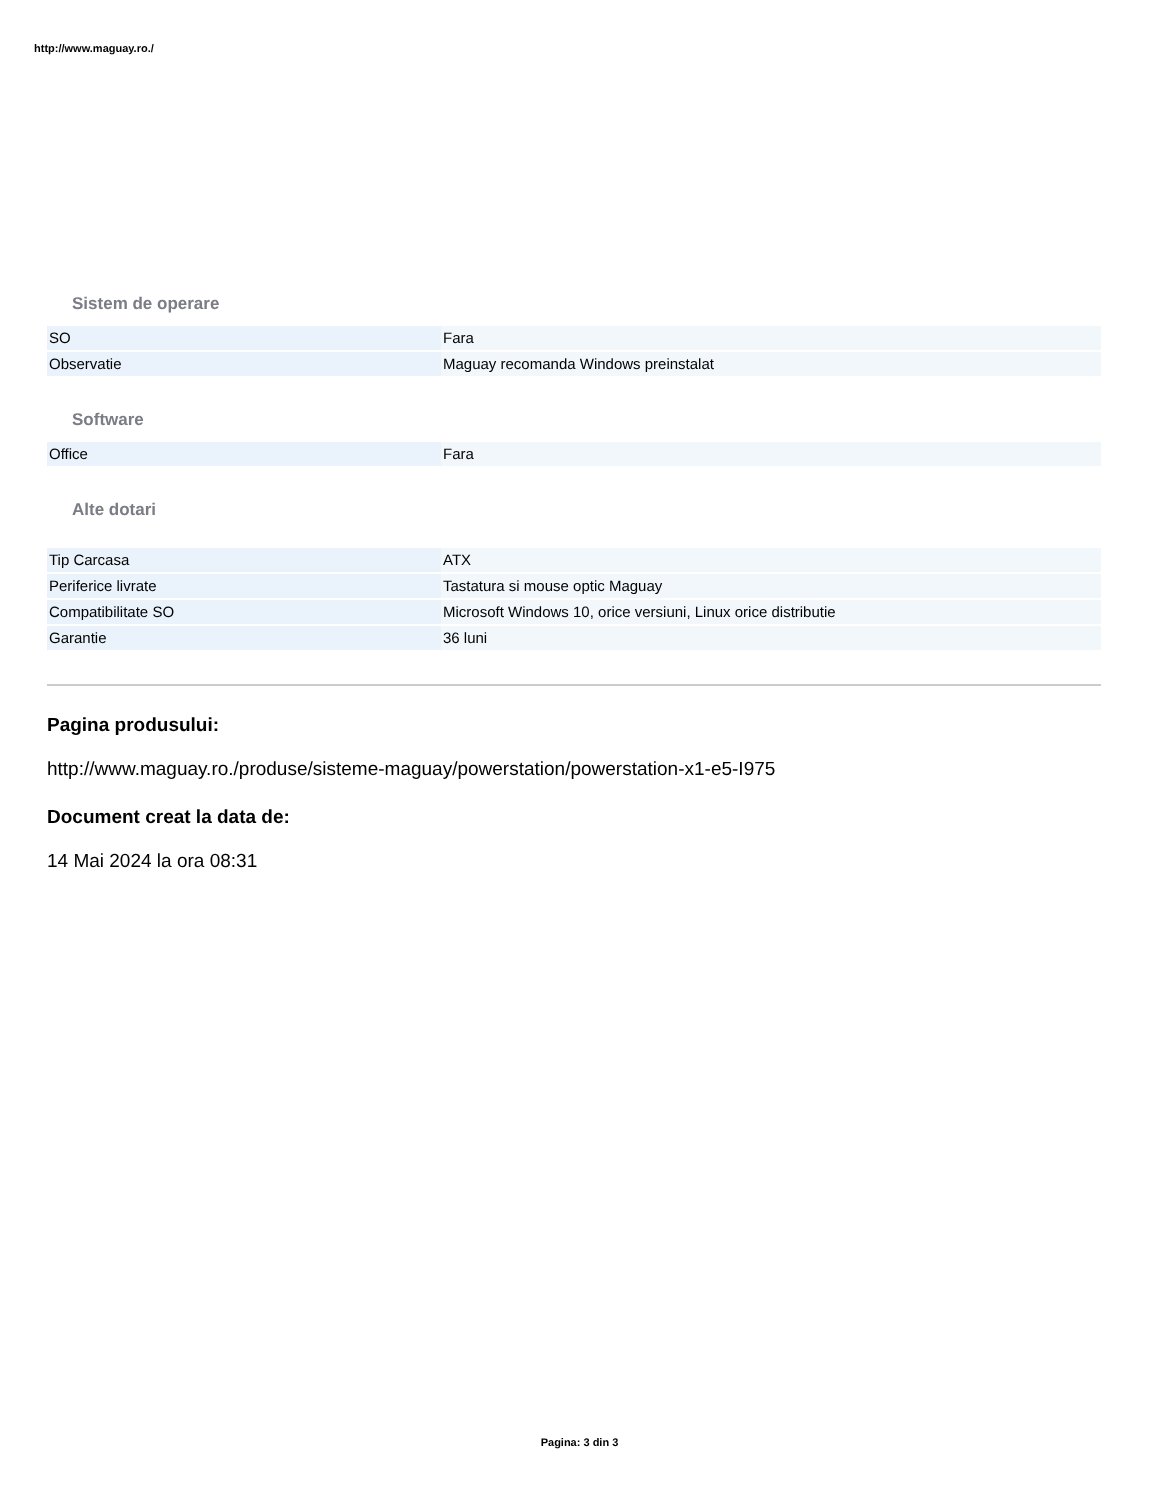http://www.maguay.ro./
Sistem de operare
| SO | Fara |
| Observatie | Maguay recomanda Windows preinstalat |
Software
| Office | Fara |
Alte dotari
| Tip Carcasa | ATX |
| Periferice livrate | Tastatura si mouse optic Maguay |
| Compatibilitate SO | Microsoft Windows 10, orice versiuni, Linux orice distributie |
| Garantie | 36 luni |
Pagina produsului:
http://www.maguay.ro./produse/sisteme-maguay/powerstation/powerstation-x1-e5-I975
Document creat la data de:
14 Mai 2024 la ora 08:31
Pagina: 3 din 3